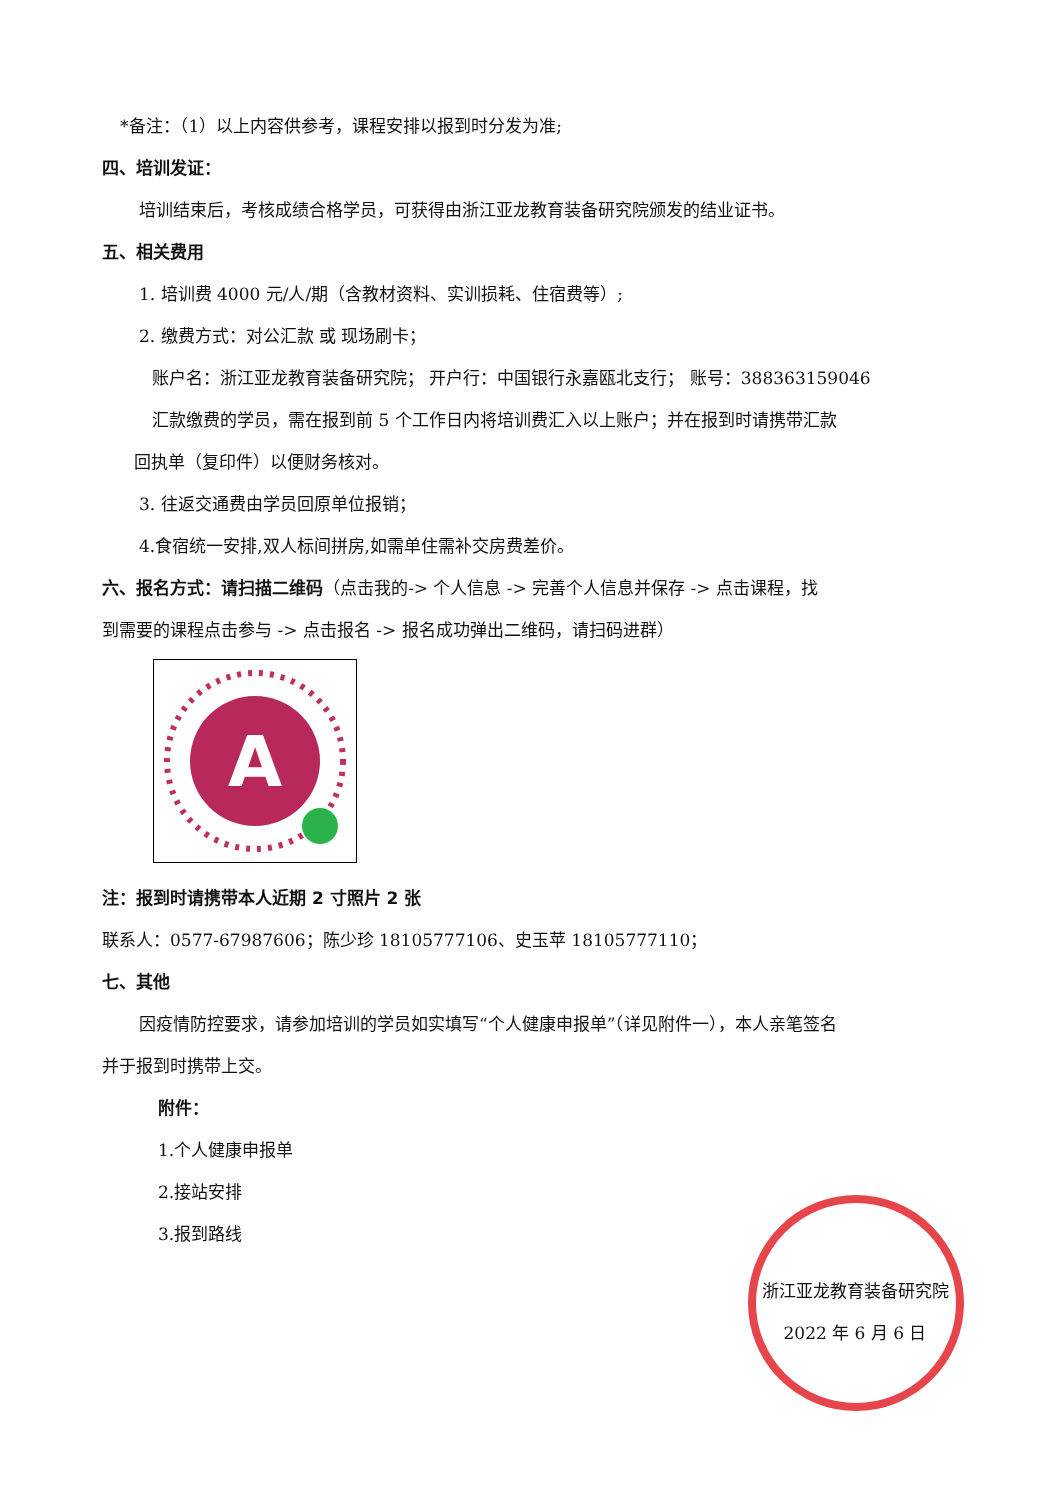*备注：（1）以上内容供参考，课程安排以报到时分发为准;
四、培训发证：
培训结束后，考核成绩合格学员，可获得由浙江亚龙教育装备研究院颁发的结业证书。
五、相关费用
1. 培训费 4000 元/人/期（含教材资料、实训损耗、住宿费等）;
2. 缴费方式：对公汇款 或 现场刷卡；
账户名：浙江亚龙教育装备研究院； 开户行：中国银行永嘉瓯北支行； 账号：388363159046
汇款缴费的学员，需在报到前 5 个工作日内将培训费汇入以上账户；并在报到时请携带汇款
回执单（复印件）以便财务核对。
3. 往返交通费由学员回原单位报销；
4.食宿统一安排,双人标间拼房,如需单住需补交房费差价。
六、报名方式：请扫描二维码（点击我的-> 个人信息 -> 完善个人信息并保存 -> 点击课程，找
到需要的课程点击参与 -> 点击报名 -> 报名成功弹出二维码，请扫码进群）
A
注：报到时请携带本人近期 2 寸照片 2 张
联系人：0577-67987606；陈少珍 18105777106、史玉苹 18105777110；
七、其他
因疫情防控要求，请参加培训的学员如实填写“个人健康申报单”（详见附件一），本人亲笔签名
并于报到时携带上交。
附件：
1.个人健康申报单
2.接站安排
3.报到路线
浙江亚龙教育装备研究院
2022 年 6 月 6 日